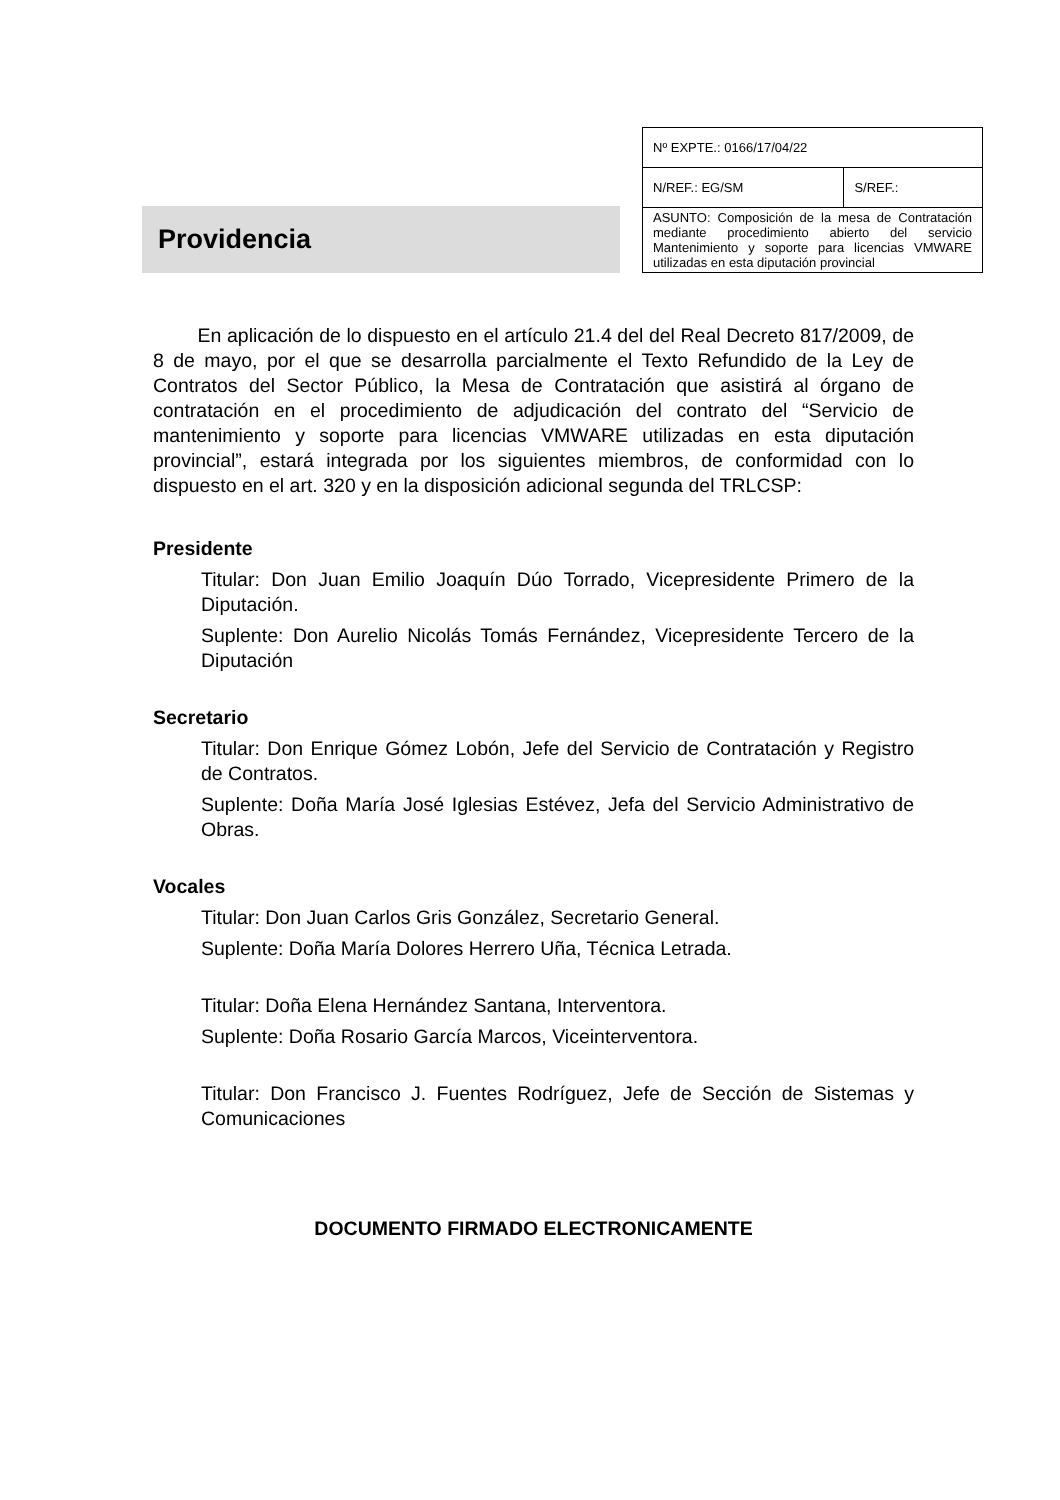Providencia
| Nº EXPTE.: 0166/17/04/22 | |
| N/REF.: EG/SM | S/REF.: |
| ASUNTO: Composición de la mesa de Contratación mediante procedimiento abierto del servicio Mantenimiento y soporte para licencias VMWARE utilizadas en esta diputación provincial | |
En aplicación de lo dispuesto en el artículo 21.4 del del Real Decreto 817/2009, de 8 de mayo, por el que se desarrolla parcialmente el Texto Refundido de la Ley de Contratos del Sector Público, la Mesa de Contratación que asistirá al órgano de contratación en el procedimiento de adjudicación del contrato del “Servicio de mantenimiento y soporte para licencias VMWARE utilizadas en esta diputación provincial”, estará integrada por los siguientes miembros, de conformidad con lo dispuesto en el art. 320 y en la disposición adicional segunda del TRLCSP:
Presidente
Titular: Don Juan Emilio Joaquín Dúo Torrado, Vicepresidente Primero de la Diputación.
Suplente: Don Aurelio Nicolás Tomás Fernández, Vicepresidente Tercero de la Diputación
Secretario
Titular: Don Enrique Gómez Lobón, Jefe del Servicio de Contratación y Registro de Contratos.
Suplente: Doña María José Iglesias Estévez, Jefa del Servicio Administrativo de Obras.
Vocales
Titular: Don Juan Carlos Gris González, Secretario General.
Suplente: Doña María Dolores Herrero Uña, Técnica Letrada.
Titular: Doña Elena Hernández Santana, Interventora.
Suplente: Doña Rosario García Marcos, Viceinterventora.
Titular: Don Francisco J. Fuentes Rodríguez, Jefe de Sección de Sistemas y Comunicaciones
DOCUMENTO FIRMADO ELECTRONICAMENTE